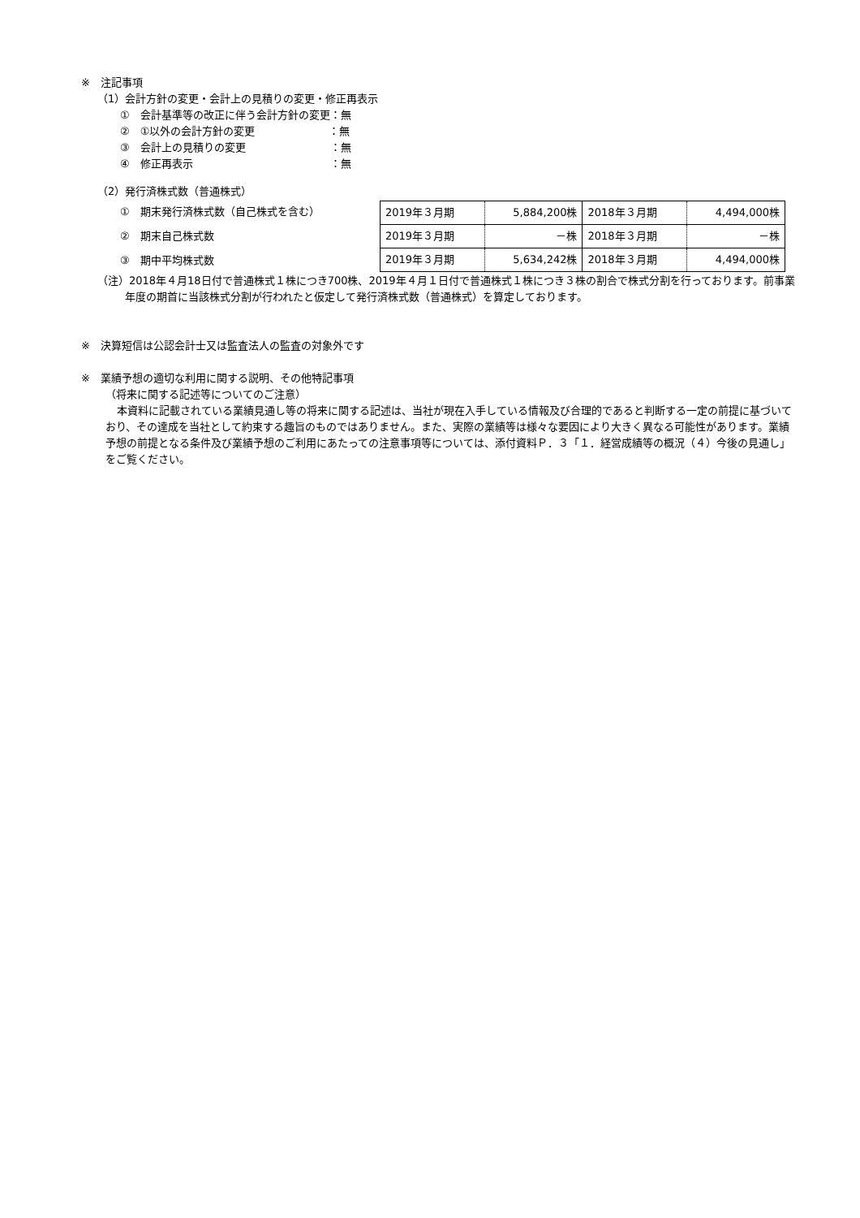※　注記事項
（1）会計方針の変更・会計上の見積りの変更・修正再表示
①　会計基準等の改正に伴う会計方針の変更：無
②　①以外の会計方針の変更　　　　　　　：無
③　会計上の見積りの変更　　　　　　　　：無
④　修正再表示　　　　　　　　　　　　　：無
（2）発行済株式数（普通株式）
①　期末発行済株式数（自己株式を含む）
②　期末自己株式数
③　期中平均株式数
| 2019年３月期 | 5,884,200株 | 2018年３月期 | 4,494,000株 |
| 2019年３月期 | －株 | 2018年３月期 | －株 |
| 2019年３月期 | 5,634,242株 | 2018年３月期 | 4,494,000株 |
（注）2018年４月18日付で普通株式１株につき700株、2019年４月１日付で普通株式１株につき３株の割合で株式分割を行っております。前事業年度の期首に当該株式分割が行われたと仮定して発行済株式数（普通株式）を算定しております。
※　決算短信は公認会計士又は監査法人の監査の対象外です
※　業績予想の適切な利用に関する説明、その他特記事項
（将来に関する記述等についてのご注意）
本資料に記載されている業績見通し等の将来に関する記述は、当社が現在入手している情報及び合理的であると判断する一定の前提に基づいており、その達成を当社として約束する趣旨のものではありません。また、実際の業績等は様々な要因により大きく異なる可能性があります。業績予想の前提となる条件及び業績予想のご利用にあたっての注意事項等については、添付資料Ｐ．３「１．経営成績等の概況（４）今後の見通し」をご覧ください。